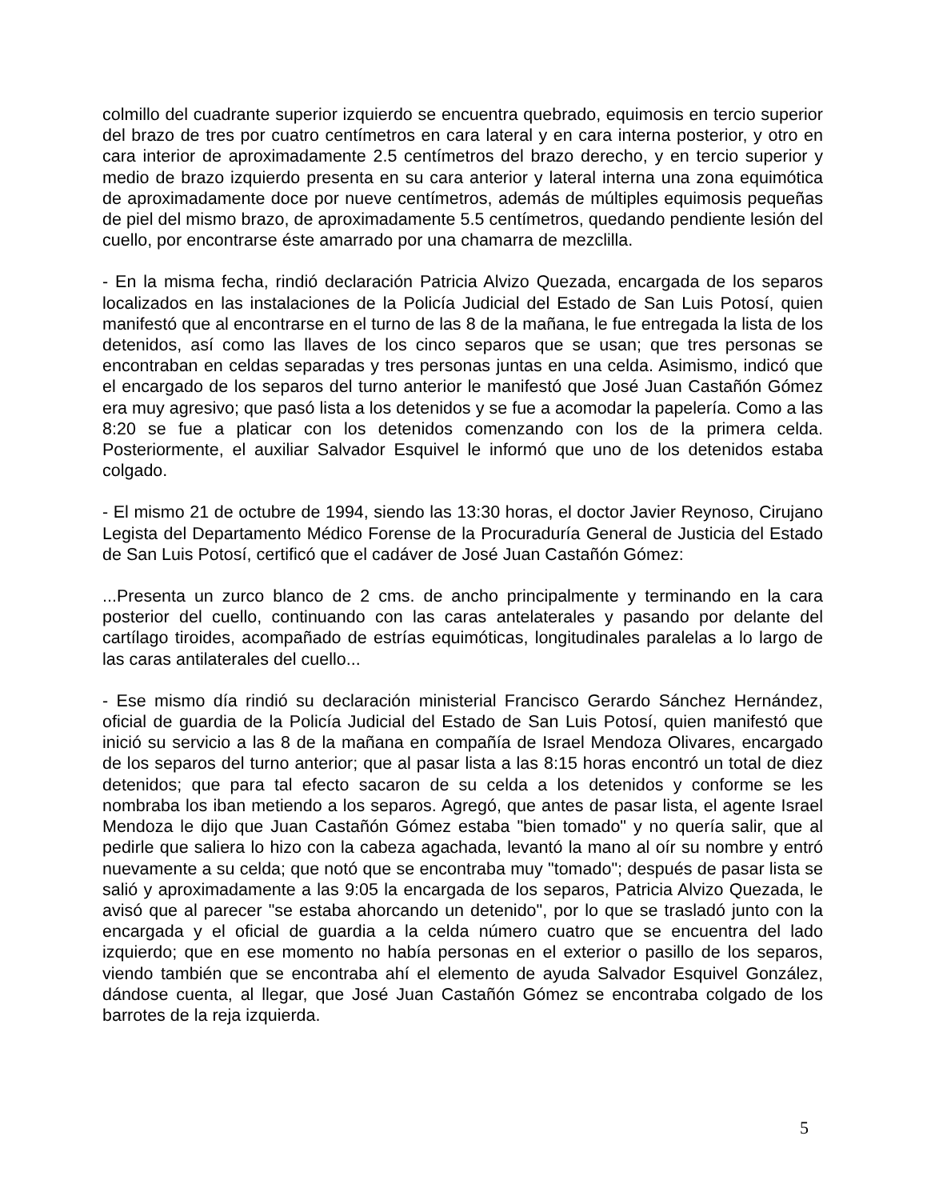colmillo del cuadrante superior izquierdo se encuentra quebrado, equimosis en tercio superior del brazo de tres por cuatro centímetros en cara lateral y en cara interna posterior, y otro en cara interior de aproximadamente 2.5 centímetros del brazo derecho, y en tercio superior y medio de brazo izquierdo presenta en su cara anterior y lateral interna una zona equimótica de aproximadamente doce por nueve centímetros, además de múltiples equimosis pequeñas de piel del mismo brazo, de aproximadamente 5.5 centímetros, quedando pendiente lesión del cuello, por encontrarse éste amarrado por una chamarra de mezclilla.
- En la misma fecha, rindió declaración Patricia Alvizo Quezada, encargada de los separos localizados en las instalaciones de la Policía Judicial del Estado de San Luis Potosí, quien manifestó que al encontrarse en el turno de las 8 de la mañana, le fue entregada la lista de los detenidos, así como las llaves de los cinco separos que se usan; que tres personas se encontraban en celdas separadas y tres personas juntas en una celda. Asimismo, indicó que el encargado de los separos del turno anterior le manifestó que José Juan Castañón Gómez era muy agresivo; que pasó lista a los detenidos y se fue a acomodar la papelería. Como a las 8:20 se fue a platicar con los detenidos comenzando con los de la primera celda. Posteriormente, el auxiliar Salvador Esquivel le informó que uno de los detenidos estaba colgado.
- El mismo 21 de octubre de 1994, siendo las 13:30 horas, el doctor Javier Reynoso, Cirujano Legista del Departamento Médico Forense de la Procuraduría General de Justicia del Estado de San Luis Potosí, certificó que el cadáver de José Juan Castañón Gómez:
...Presenta un zurco blanco de 2 cms. de ancho principalmente y terminando en la cara posterior del cuello, continuando con las caras antelaterales y pasando por delante del cartílago tiroides, acompañado de estrías equimóticas, longitudinales paralelas a lo largo de las caras antilaterales del cuello...
- Ese mismo día rindió su declaración ministerial Francisco Gerardo Sánchez Hernández, oficial de guardia de la Policía Judicial del Estado de San Luis Potosí, quien manifestó que inició su servicio a las 8 de la mañana en compañía de Israel Mendoza Olivares, encargado de los separos del turno anterior; que al pasar lista a las 8:15 horas encontró un total de diez detenidos; que para tal efecto sacaron de su celda a los detenidos y conforme se les nombraba los iban metiendo a los separos. Agregó, que antes de pasar lista, el agente Israel Mendoza le dijo que Juan Castañón Gómez estaba "bien tomado" y no quería salir, que al pedirle que saliera lo hizo con la cabeza agachada, levantó la mano al oír su nombre y entró nuevamente a su celda; que notó que se encontraba muy "tomado"; después de pasar lista se salió y aproximadamente a las 9:05 la encargada de los separos, Patricia Alvizo Quezada, le avisó que al parecer "se estaba ahorcando un detenido", por lo que se trasladó junto con la encargada y el oficial de guardia a la celda número cuatro que se encuentra del lado izquierdo; que en ese momento no había personas en el exterior o pasillo de los separos, viendo también que se encontraba ahí el elemento de ayuda Salvador Esquivel González, dándose cuenta, al llegar, que José Juan Castañón Gómez se encontraba colgado de los barrotes de la reja izquierda.
5